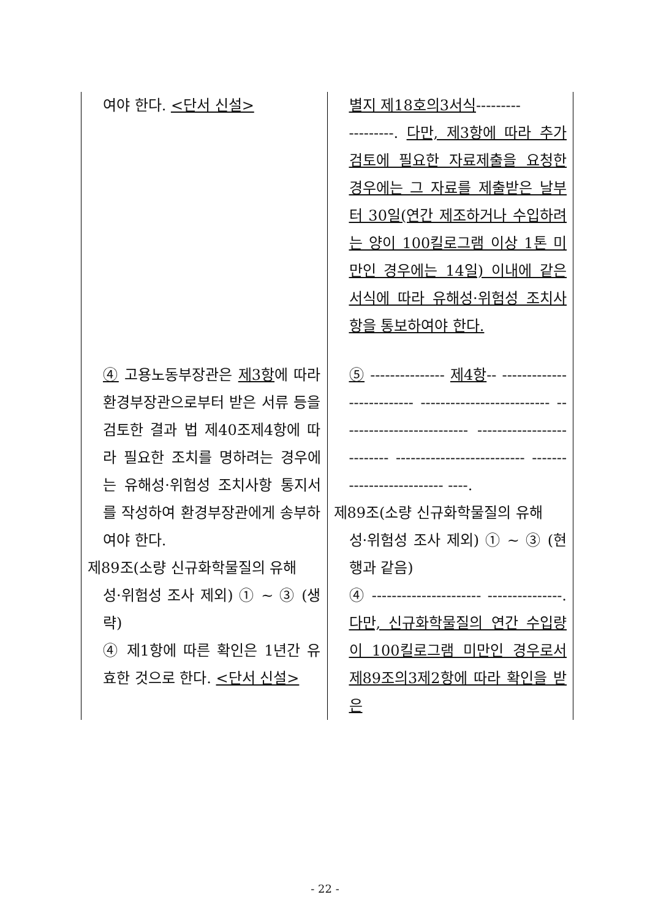| 여야 한다. <단서 신설> | 별지 제18호의3서식 --------- ---------. 다만, 제3항에 따라 추가 검토에 필요한 자료제출을 요청한 경우에는 그 자료를 제출받은 날부터 30일(연간 제조하거나 수입하려는 양이 100킬로그램 이상 1톤 미만인 경우에는 14일) 이내에 같은 서식에 따라 유해성·위험성 조치사항을 통보하여야 한다. |
| ④ 고용노동부장관은 제3항 에 따라 환경부장관으로부터 받은 서류 등을 검토한 결과 법 제40조제4항에 따라 필요한 조치를 명하려는 경우에는 유해성·위험성 조치사항 통지서를 작성하여 환경부장관에게 송부하여야 한다. 제89조(소량 신규화학물질의 유해 성·위험성 조사 제외) ① ~ ③ (생 략) ④ 제1항에 따른 확인은 1년간 유효한 것으로 한다. <단서 신설> | ⑤ --------------- 제4항 -- -------------------------- -------------------------- -------------------------- -------------------------- -------------------------- -------------------------- ----. 제89조(소량 신규화학물질의 유해 성·위험성 조사 제외) ① ~ ③ (현행과 같음) ④ ---------------------- ---------------. 다만, 신규화학물질의 연간 수입량이 100킬로그램 미만인 경우로서 제89조의3제2항에 따라 확인을 받은 |
- 22 -